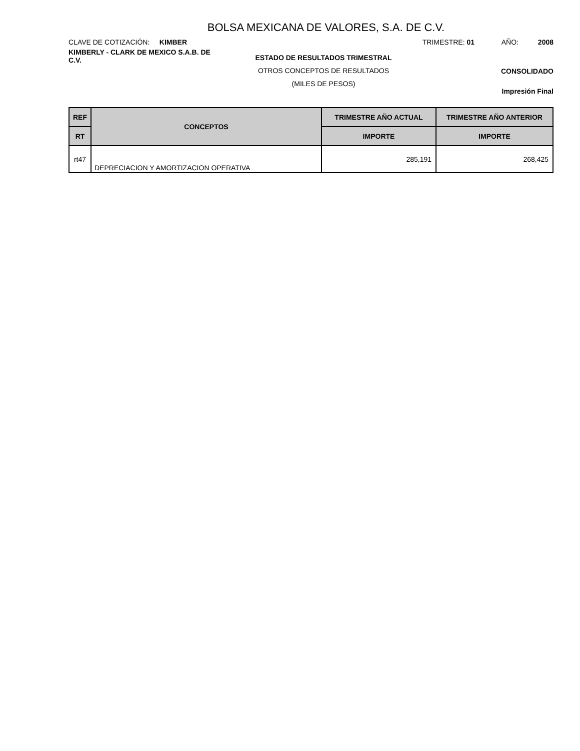BOLSA MEXICANA DE VALORES, S.A. DE C.V.
CLAVE DE COTIZACIÓN: KIMBER TRIMESTRE: 01 AÑO: 2008
KIMBERLY - CLARK DE MEXICO S.A.B. DE C.V.
ESTADO DE RESULTADOS TRIMESTRAL
OTROS CONCEPTOS DE RESULTADOS
(MILES DE PESOS)
CONSOLIDADO
Impresión Final
| REF | CONCEPTOS | TRIMESTRE AÑO ACTUAL | TRIMESTRE AÑO ANTERIOR |
| --- | --- | --- | --- |
| RT | | IMPORTE | IMPORTE |
| rt47 | DEPRECIACION Y AMORTIZACION OPERATIVA | 285,191 | 268,425 |